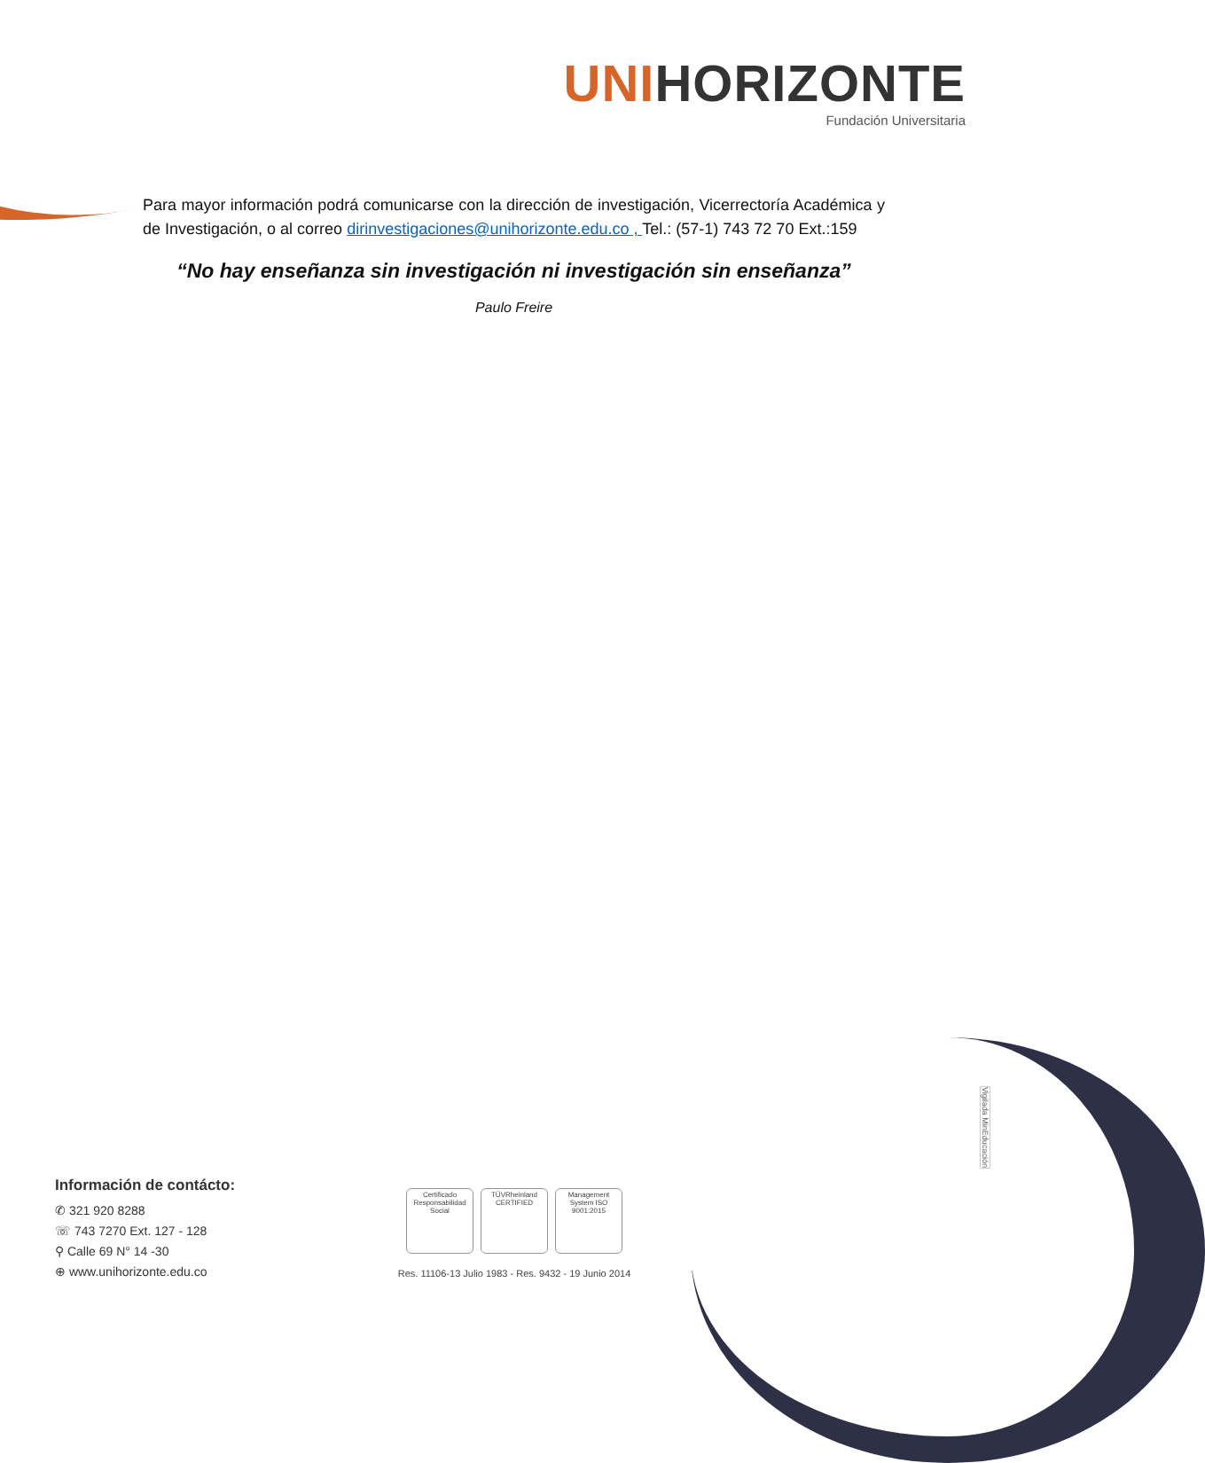UNIHORIZONTE
Fundación Universitaria
Para mayor información podrá comunicarse con la dirección de investigación, Vicerrectoría Académica y de Investigación, o al correo dirinvestigaciones@unihorizonte.edu.co , Tel.: (57-1) 743 72 70 Ext.:159
“No hay enseñanza sin investigación ni investigación sin enseñanza”
Paulo Freire
Vigilada MinEducación
Información de contácto:
✆ 321 920 8288
☏ 743 7270 Ext. 127 - 128
⚲ Calle 69 N° 14 -30
⊕ www.unihorizonte.edu.co
Certificado Responsabilidad Social
TÜVRheinland CERTIFIED
Management System ISO 9001:2015
Res. 11106-13 Julio 1983 - Res. 9432 - 19 Junio 2014